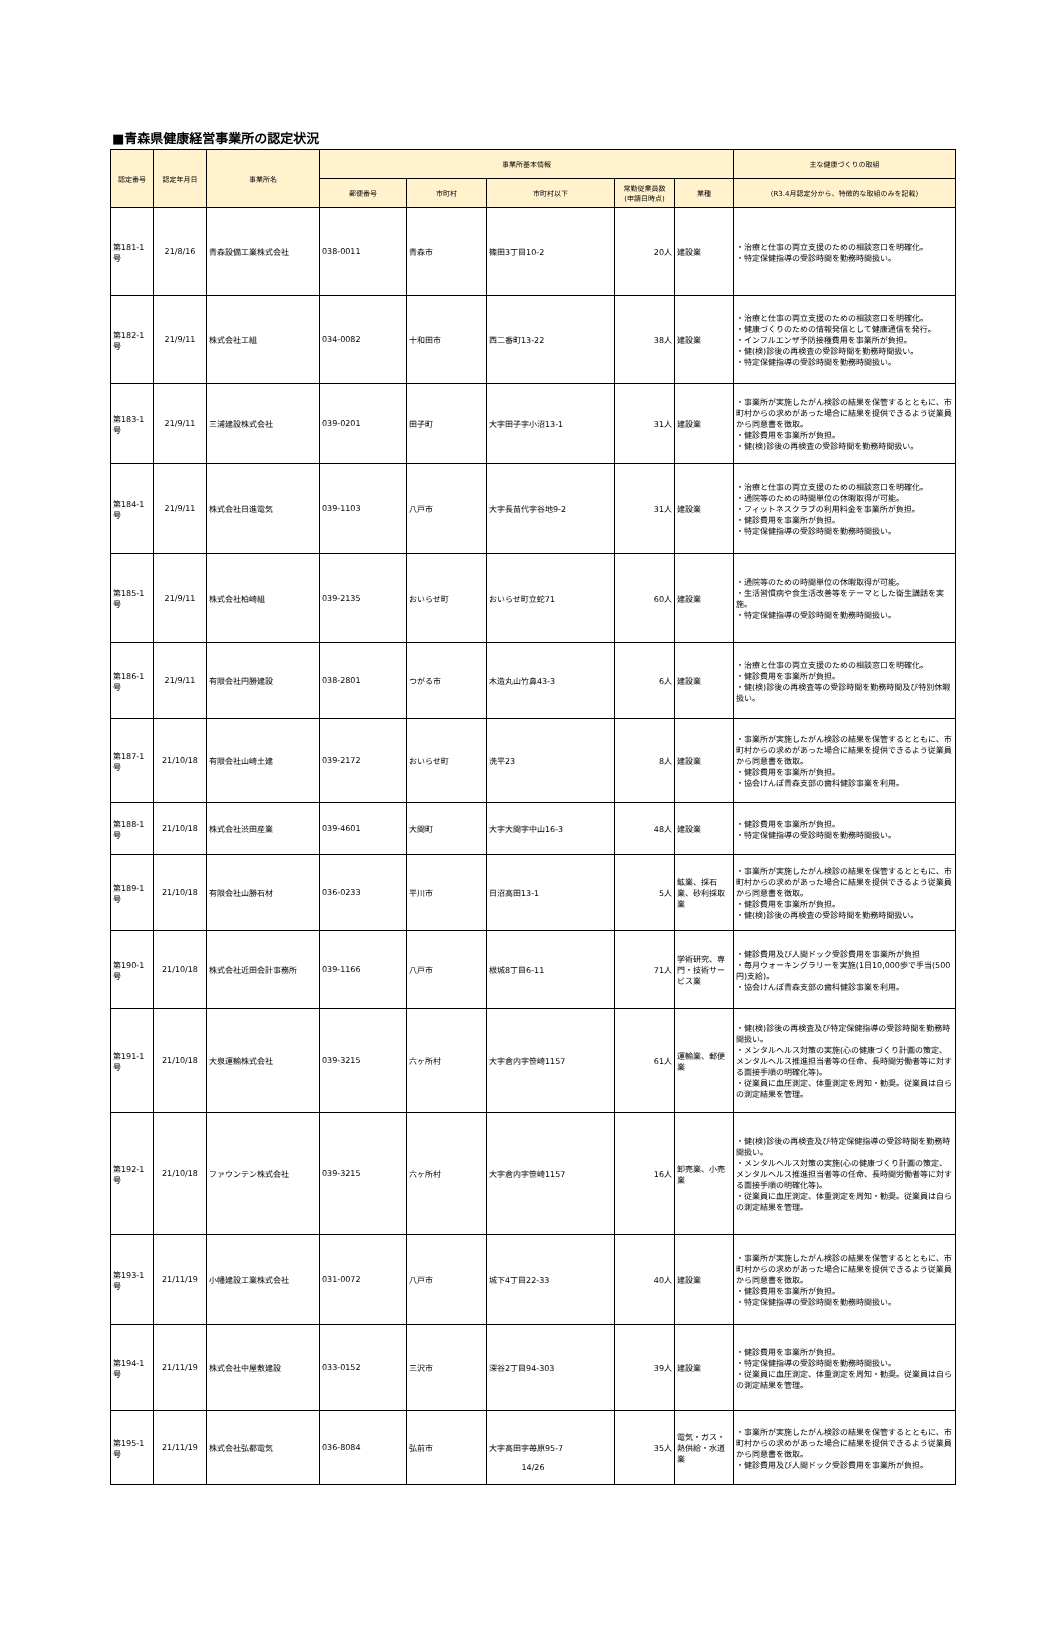■青森県健康経営事業所の認定状況
| 認定番号 | 認定年月日 | 事業所名 | 事業所基本情報 | | | | | 主な健康づくりの取組 |
| --- | --- | --- | --- | --- | --- | --- | --- | --- |
| | | | 郵便番号 | 市町村 | 市町村以下 | 常勤従業員数 (申請日時点) | 業種 | (R3.4月認定分から、特徴的な取組のみを記載) |
| 第181-1号 | 21/8/16 | 青森設備工業株式会社 | 038-0011 | 青森市 | 篠田3丁目10-2 | 20人 | 建設業 | ・治療と仕事の両立支援のための相談窓口を明確化。 ・特定保健指導の受診時間を勤務時間扱い。 |
| 第182-1号 | 21/9/11 | 株式会社工組 | 034-0082 | 十和田市 | 西二番町13-22 | 38人 | 建設業 | ・治療と仕事の両立支援のための相談窓口を明確化。 ・健康づくりのための情報発信として健康通信を発行。 ・インフルエンザ予防接種費用を事業所が負担。 ・健(検)診後の再検査の受診時間を勤務時間扱い。 ・特定保健指導の受診時間を勤務時間扱い。 |
| 第183-1号 | 21/9/11 | 三浦建設株式会社 | 039-0201 | 田子町 | 大字田子字小沼13-1 | 31人 | 建設業 | ・事業所が実施したがん検診の結果を保管するとともに、市町村からの求めがあった場合に結果を提供できるよう従業員から同意書を徴取。 ・健診費用を事業所が負担。 ・健(検)診後の再検査の受診時間を勤務時間扱い。 |
| 第184-1号 | 21/9/11 | 株式会社日進電気 | 039-1103 | 八戸市 | 大字長苗代字谷地9-2 | 31人 | 建設業 | ・治療と仕事の両立支援のための相談窓口を明確化。 ・通院等のための時間単位の休暇取得が可能。 ・フィットネスクラブの利用料金を事業所が負担。 ・健診費用を事業所が負担。 ・特定保健指導の受診時間を勤務時間扱い。 |
| 第185-1号 | 21/9/11 | 株式会社柏崎組 | 039-2135 | おいらせ町 | おいらせ町立蛇71 | 60人 | 建設業 | ・通院等のための時間単位の休暇取得が可能。 ・生活習慣病や食生活改善等をテーマとした衛生講話を実施。 ・特定保健指導の受診時間を勤務時間扱い。 |
| 第186-1号 | 21/9/11 | 有限会社円勝建設 | 038-2801 | つがる市 | 木造丸山竹鼻43-3 | 6人 | 建設業 | ・治療と仕事の両立支援のための相談窓口を明確化。 ・健診費用を事業所が負担。 ・健(検)診後の再検査等の受診時間を勤務時間及び特別休暇扱い。 |
| 第187-1号 | 21/10/18 | 有限会社山崎土建 | 039-2172 | おいらせ町 | 洗平23 | 8人 | 建設業 | ・事業所が実施したがん検診の結果を保管するとともに、市町村からの求めがあった場合に結果を提供できるよう従業員から同意書を徴取。 ・健診費用を事業所が負担。 ・協会けんぽ青森支部の歯科健診事業を利用。 |
| 第188-1号 | 21/10/18 | 株式会社渋田産業 | 039-4601 | 大間町 | 大字大間字中山16-3 | 48人 | 建設業 | ・健診費用を事業所が負担。 ・特定保健指導の受診時間を勤務時間扱い。 |
| 第189-1号 | 21/10/18 | 有限会社山勝石材 | 036-0233 | 平川市 | 日沼高田13-1 | 5人 | 鉱業、採石業、砂利採取業 | ・事業所が実施したがん検診の結果を保管するとともに、市町村からの求めがあった場合に結果を提供できるよう従業員から同意書を徴取。 ・健診費用を事業所が負担。 ・健(検)診後の再検査の受診時間を勤務時間扱い。 |
| 第190-1号 | 21/10/18 | 株式会社近田会計事務所 | 039-1166 | 八戸市 | 根城8丁目6-11 | 71人 | 学術研究、専門・技術サービス業 | ・健診費用及び人間ドック受診費用を事業所が負担 ・毎月ウォーキングラリーを実施(1日10,000歩で手当(500円)支給)。 ・協会けんぽ青森支部の歯科健診事業を利用。 |
| 第191-1号 | 21/10/18 | 大泉運輸株式会社 | 039-3215 | 六ヶ所村 | 大字倉内字笹崎1157 | 61人 | 運輸業、郵便業 | ・健(検)診後の再検査及び特定保健指導の受診時間を勤務時間扱い。 ・メンタルヘルス対策の実施(心の健康づくり計画の策定、メンタルヘルス推進担当者等の任命、長時間労働者等に対する面接手順の明確化等)。 ・従業員に血圧測定、体重測定を周知・勧奨。従業員は自らの測定結果を管理。 |
| 第192-1号 | 21/10/18 | ファウンテン株式会社 | 039-3215 | 六ヶ所村 | 大字倉内字笹崎1157 | 16人 | 卸売業、小売業 | ・健(検)診後の再検査及び特定保健指導の受診時間を勤務時間扱い。 ・メンタルヘルス対策の実施(心の健康づくり計画の策定、メンタルヘルス推進担当者等の任命、長時間労働者等に対する面接手順の明確化等)。 ・従業員に血圧測定、体重測定を周知・勧奨。従業員は自らの測定結果を管理。 |
| 第193-1号 | 21/11/19 | 小幡建設工業株式会社 | 031-0072 | 八戸市 | 城下4丁目22-33 | 40人 | 建設業 | ・事業所が実施したがん検診の結果を保管するとともに、市町村からの求めがあった場合に結果を提供できるよう従業員から同意書を徴取。 ・健診費用を事業所が負担。 ・特定保健指導の受診時間を勤務時間扱い。 |
| 第194-1号 | 21/11/19 | 株式会社中屋敷建設 | 033-0152 | 三沢市 | 深谷2丁目94-303 | 39人 | 建設業 | ・健診費用を事業所が負担。 ・特定保健指導の受診時間を勤務時間扱い。 ・従業員に血圧測定、体重測定を周知・勧奨。従業員は自らの測定結果を管理。 |
| 第195-1号 | 21/11/19 | 株式会社弘都電気 | 036-8084 | 弘前市 | 大字高田字苺原95-7 | 35人 | 電気・ガス・熱供給・水道業 | ・事業所が実施したがん検診の結果を保管するとともに、市町村からの求めがあった場合に結果を提供できるよう従業員から同意書を徴取。 ・健診費用及び人間ドック受診費用を事業所が負担。 |
14/26